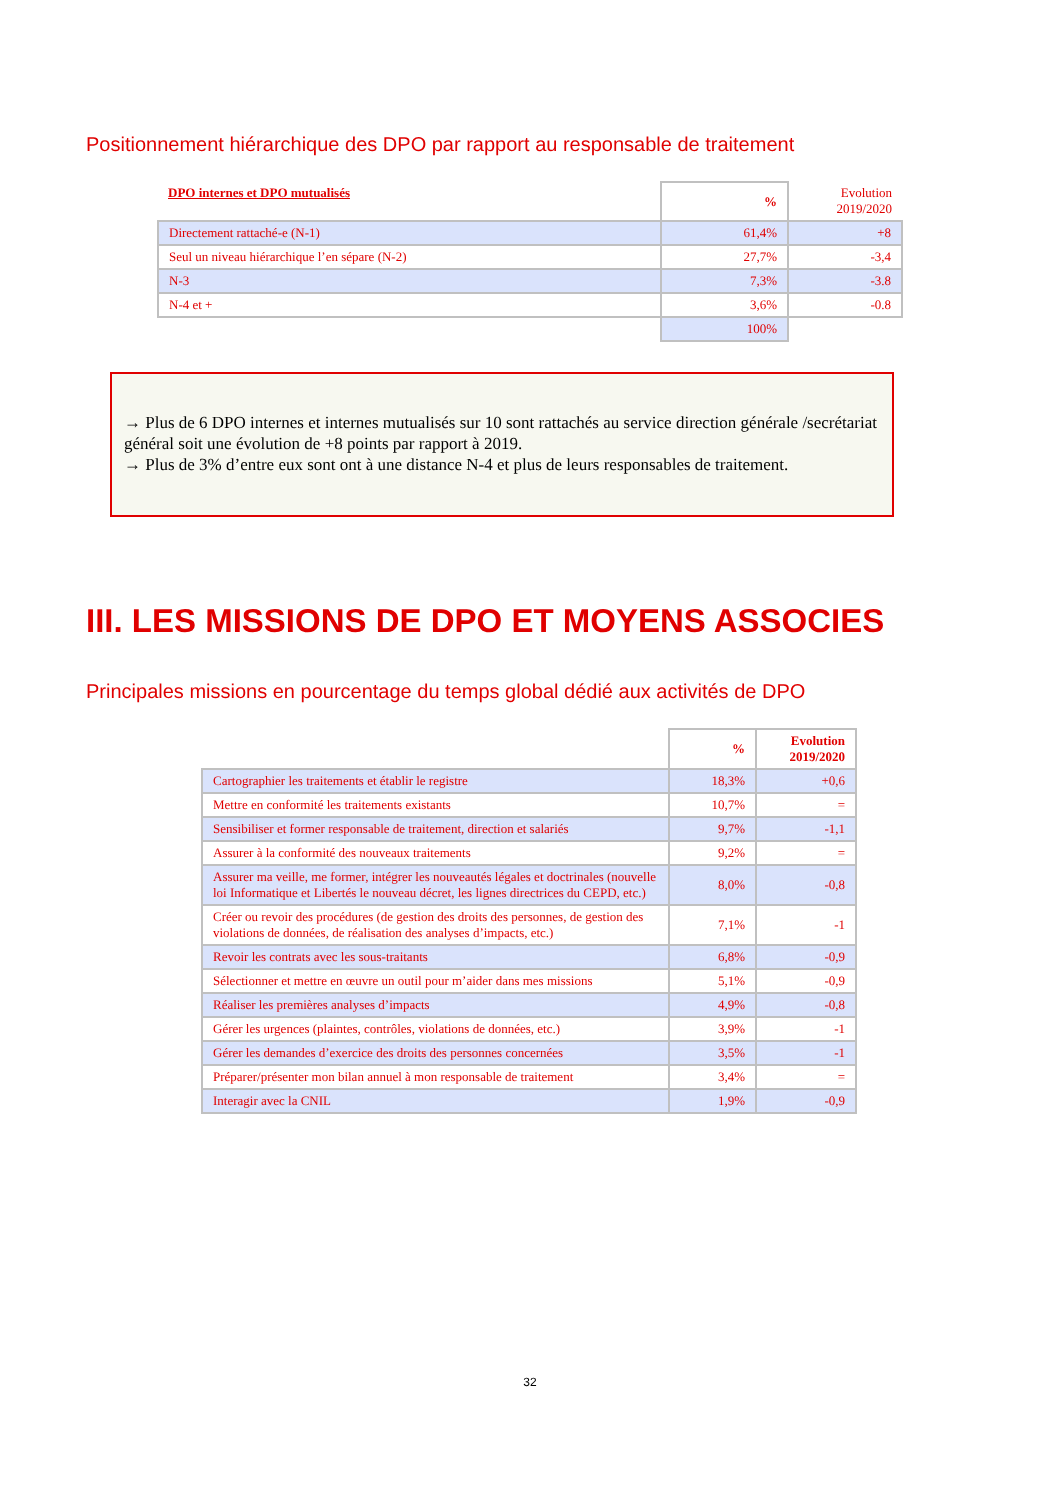Positionnement hiérarchique des DPO par rapport au responsable de traitement
| DPO internes et DPO mutualisés | % | Evolution 2019/2020 |
| --- | --- | --- |
| Directement rattaché-e (N-1) | 61,4% | +8 |
| Seul un niveau hiérarchique l’en sépare (N-2) | 27,7% | -3,4 |
| N-3 | 7,3% | -3.8 |
| N-4 et + | 3,6% | -0.8 |
| | 100% | |
→ Plus de 6 DPO internes et internes mutualisés sur 10 sont rattachés au service direction générale /secrétariat général soit une évolution de +8 points par rapport à 2019.
→ Plus de 3% d’entre eux sont ont à une distance N-4 et plus de leurs responsables de traitement.
III. LES MISSIONS DE DPO ET MOYENS ASSOCIES
Principales missions en pourcentage du temps global dédié aux activités de DPO
| | % | Evolution 2019/2020 |
| --- | --- | --- |
| Cartographier les traitements et établir le registre | 18,3% | +0,6 |
| Mettre en conformité les traitements existants | 10,7% | = |
| Sensibiliser et former responsable de traitement, direction et salariés | 9,7% | -1,1 |
| Assurer à la conformité des nouveaux traitements | 9,2% | = |
| Assurer ma veille, me former, intégrer les nouveautés légales et doctrinales (nouvelle loi Informatique et Libertés le nouveau décret, les lignes directrices du CEPD, etc.) | 8,0% | -0,8 |
| Créer ou revoir des procédures (de gestion des droits des personnes, de gestion des violations de données, de réalisation des analyses d’impacts, etc.) | 7,1% | -1 |
| Revoir les contrats avec les sous-traitants | 6,8% | -0,9 |
| Sélectionner et mettre en œuvre un outil pour m’aider dans mes missions | 5,1% | -0,9 |
| Réaliser les premières analyses d’impacts | 4,9% | -0,8 |
| Gérer les urgences (plaintes, contrôles, violations de données, etc.) | 3,9% | -1 |
| Gérer les demandes d’exercice des droits des personnes concernées | 3,5% | -1 |
| Préparer/présenter mon bilan annuel à mon responsable de traitement | 3,4% | = |
| Interagir avec la CNIL | 1,9% | -0,9 |
32